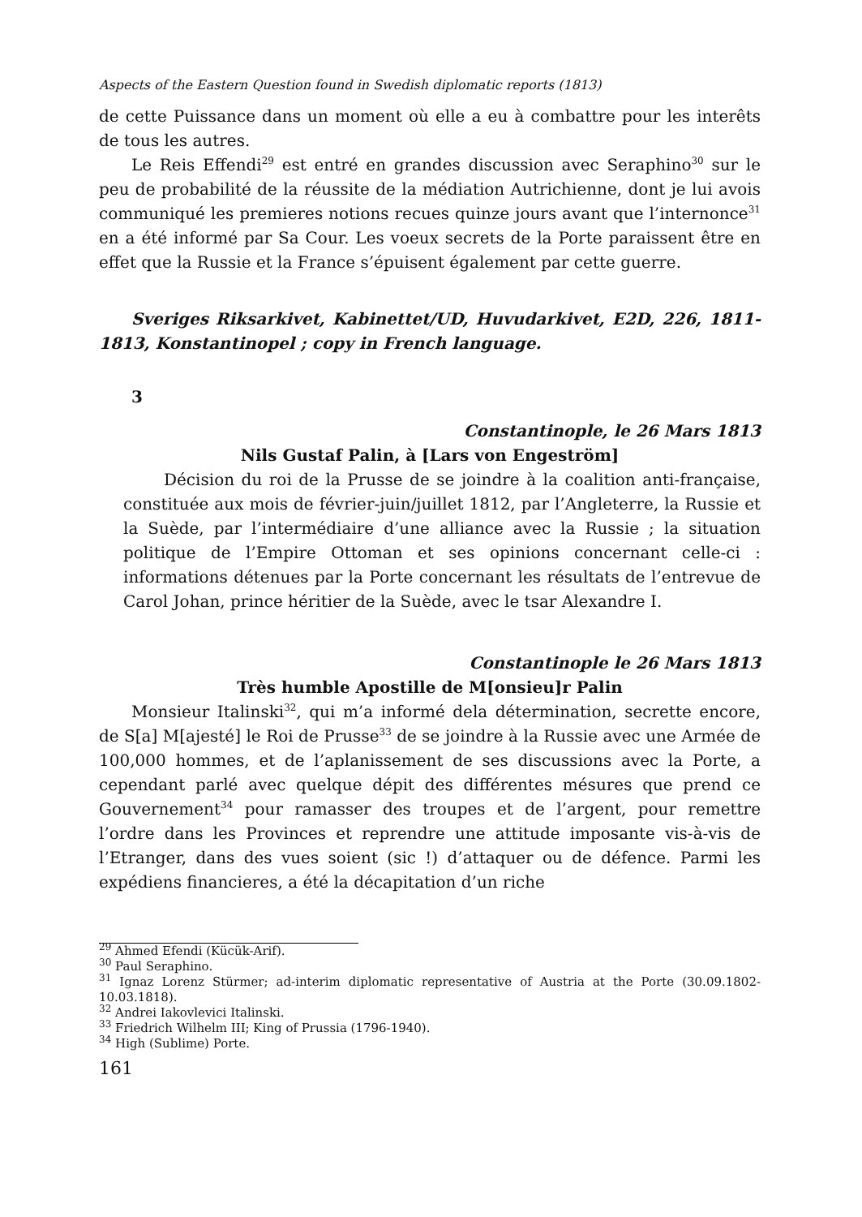Aspects of the Eastern Question found in Swedish diplomatic reports (1813)
de cette Puissance dans un moment où elle a eu à combattre pour les interêts de tous les autres.
Le Reis Effendi<sup>29</sup> est entré en grandes discussion avec Seraphino<sup>30</sup> sur le peu de probabilité de la réussite de la médiation Autrichienne, dont je lui avois communiqué les premieres notions recues quinze jours avant que l’internonce<sup>31</sup> en a été informé par Sa Cour. Les voeux secrets de la Porte paraissent être en effet que la Russie et la France s’épuisent également par cette guerre.
Sveriges Riksarkivet, Kabinettet/UD, Huvudarkivet, E2D, 226, 1811-1813, Konstantinopel ; copy in French language.
3
Constantinople, le 26 Mars 1813
Nils Gustaf Palin, à [Lars von Engeström]
Décision du roi de la Prusse de se joindre à la coalition anti-française, constituée aux mois de février-juin/juillet 1812, par l’Angleterre, la Russie et la Suède, par l’intermédiaire d’une alliance avec la Russie ; la situation politique de l’Empire Ottoman et ses opinions concernant celle-ci : informations détenues par la Porte concernant les résultats de l’entrevue de Carol Johan, prince héritier de la Suède, avec le tsar Alexandre I.
Constantinople le 26 Mars 1813
Très humble Apostille de M[onsieu]r Palin
Monsieur Italinski<sup>32</sup>, qui m’a informé dela détermination, secrette encore, de S[a] M[ajesté] le Roi de Prusse<sup>33</sup> de se joindre à la Russie avec une Armée de 100,000 hommes, et de l’aplanissement de ses discussions avec la Porte, a cependant parlé avec quelque dépit des différentes mésures que prend ce Gouvernement<sup>34</sup> pour ramasser des troupes et de l’argent, pour remettre l’ordre dans les Provinces et reprendre une attitude imposante vis-à-vis de l’Etranger, dans des vues soient (sic !) d’attaquer ou de défence. Parmi les expédiens financieres, a été la décapitation d’un riche
<sup>29</sup> Ahmed Efendi (Kücük-Arif).
<sup>30</sup> Paul Seraphino.
<sup>31</sup> Ignaz Lorenz Stürmer; ad-interim diplomatic representative of Austria at the Porte (30.09.1802-10.03.1818).
<sup>32</sup> Andrei Iakovlevici Italinski.
<sup>33</sup> Friedrich Wilhelm III; King of Prussia (1796-1940).
<sup>34</sup> High (Sublime) Porte.
161